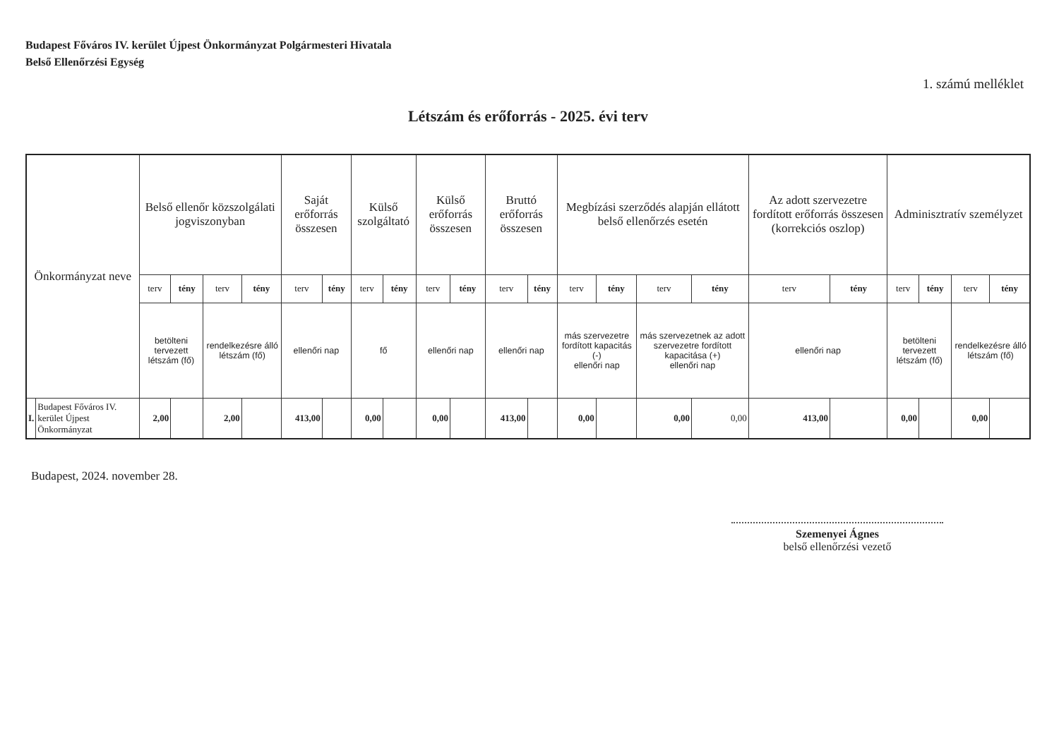Budapest Főváros IV. kerület Újpest Önkormányzat Polgármesteri Hivatala
Belső Ellenőrzési Egység
1. számú melléklet
Létszám és erőforrás - 2025. évi terv
| Önkormányzat neve | | Belső ellenőr közszolgálati jogviszonyban | | | | Saját erőforrás összesen | | Külső szolgáltató | | Külső erőforrás összesen | | Bruttó erőforrás összesen | | Megbízási szerződés alapján ellátott belső ellenőrzés esetén | | | | Az adott szervezetre fordított erőforrás összesen (korrekciós oszlop) | | Adminisztratív személyzet | | | |
| --- | --- | --- | --- | --- | --- | --- | --- | --- | --- | --- | --- | --- | --- | --- | --- | --- | --- | --- | --- | --- | --- | --- | --- |
| | | terv | tény | terv | tény | terv | tény | terv | tény | terv | tény | terv | tény | terv | tény | terv | tény | terv | tény | terv | tény | terv | tény |
| | | betölteni tervezett létszám (fő) | | rendelkezésre álló létszám (fő) | | ellenőri nap | | fő | | ellenőri nap | | ellenőri nap | | más szervezetre fordított kapacitás (-) ellenőri nap | | más szervezetnek az adott szervezetre fordított kapacitása (+) ellenőri nap | | ellenőri nap | | betölteni tervezett létszám (fő) | | rendelkezésre álló létszám (fő) | |
| I. | Budapest Főváros IV. kerület Újpest Önkormányzat | 2,00 | | 2,00 | | 413,00 | | 0,00 | | 0,00 | | 413,00 | | 0,00 | | 0,00 | 0,00 | 413,00 | | 0,00 | | 0,00 | |
Budapest, 2024. november 28.
Szemenyei Ágnes
belső ellenőrzési vezető